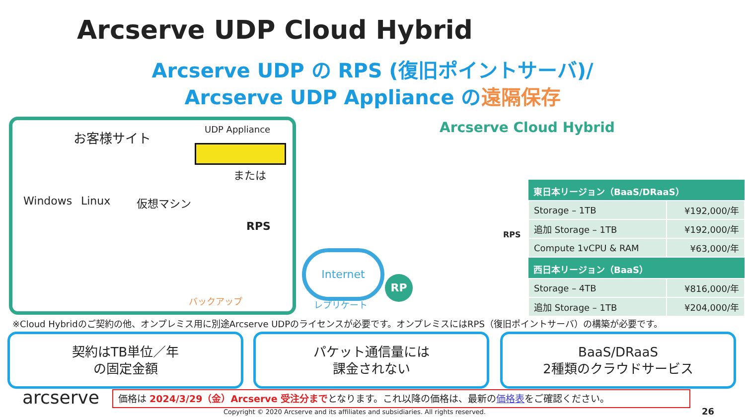Arcserve UDP Cloud Hybrid
Arcserve UDP の RPS (復旧ポイントサーバ)/
Arcserve UDP Appliance の遠隔保存
お客様サイト UDP Appliance
または
Windows Linux 仮想マシン
RPS
バックアップ
Internet
レプリケート
RP
Arcserve Cloud Hybrid
RPS
| 東日本リージョン（BaaS/DRaaS） | |
| --- | --- |
| Storage – 1TB | ¥192,000/年 |
| 追加 Storage – 1TB | ¥192,000/年 |
| Compute 1vCPU & RAM | ¥63,000/年 |
| 西日本リージョン（BaaS） | |
| Storage – 4TB | ¥816,000/年 |
| 追加 Storage – 1TB | ¥204,000/年 |
※Cloud Hybridのご契約の他、オンプレミス用に別途Arcserve UDPのライセンスが必要です。オンプレミスにはRPS（復旧ポイントサーバ）の構築が必要です。
契約はTB単位／年
の固定金額
パケット通信量には
課金されない
BaaS/DRaaS
2種類のクラウドサービス
arcserve 価格は 2024/3/29（金）Arcserve 受注分までとなります。これ以降の価格は、最新の価格表をご確認ください。
Copyright © 2020 Arcserve and its affiliates and subsidiaries. All rights reserved.
26